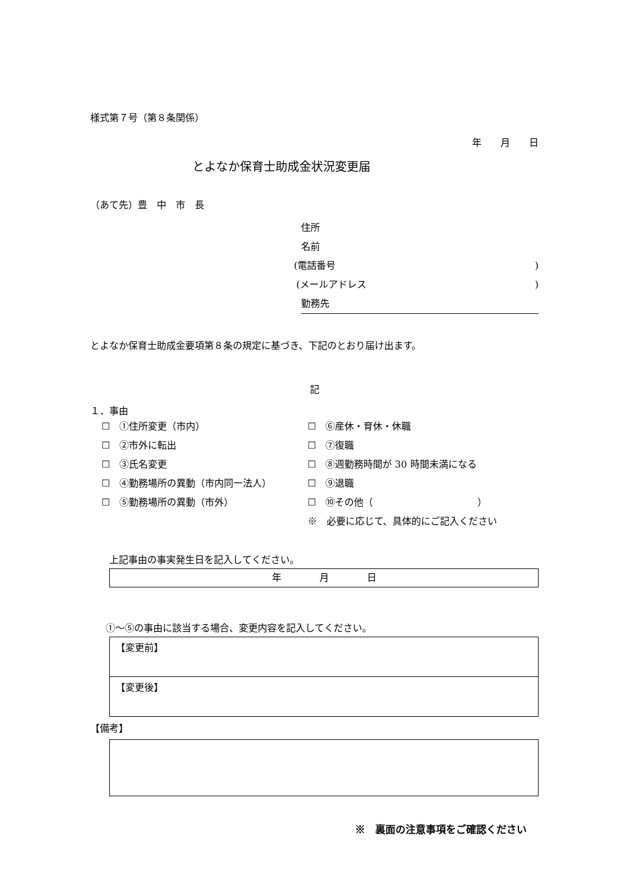様式第７号（第８条関係）
年　　月　　日
とよなか保育士助成金状況変更届
（あて先）豊　中　市　長
住所
名前
(電話番号)
(メールアドレス)
勤務先
とよなか保育士助成金要項第８条の規定に基づき、下記のとおり届け出ます。
記
１．事由
| ☐ ①住所変更（市内） | ☐ ⑥産休・育休・休職 |
| ☐ ②市外に転出 | ☐ ⑦復職 |
| ☐ ③氏名変更 | ☐ ⑧週勤務時間が 30 時間未満になる |
| ☐ ④勤務場所の異動（市内同一法人） | ☐ ⑨退職 |
| ☐ ⑤勤務場所の異動（市外） | ☐ ⑩その他（ ） |
| | ※ 必要に応じて、具体的にご記入ください |
上記事由の事実発生日を記入してください。
年　　　　月　　　　日
①～⑤の事由に該当する場合、変更内容を記入してください。
【変更前】
【変更後】
【備考】
※　裏面の注意事項をご確認ください